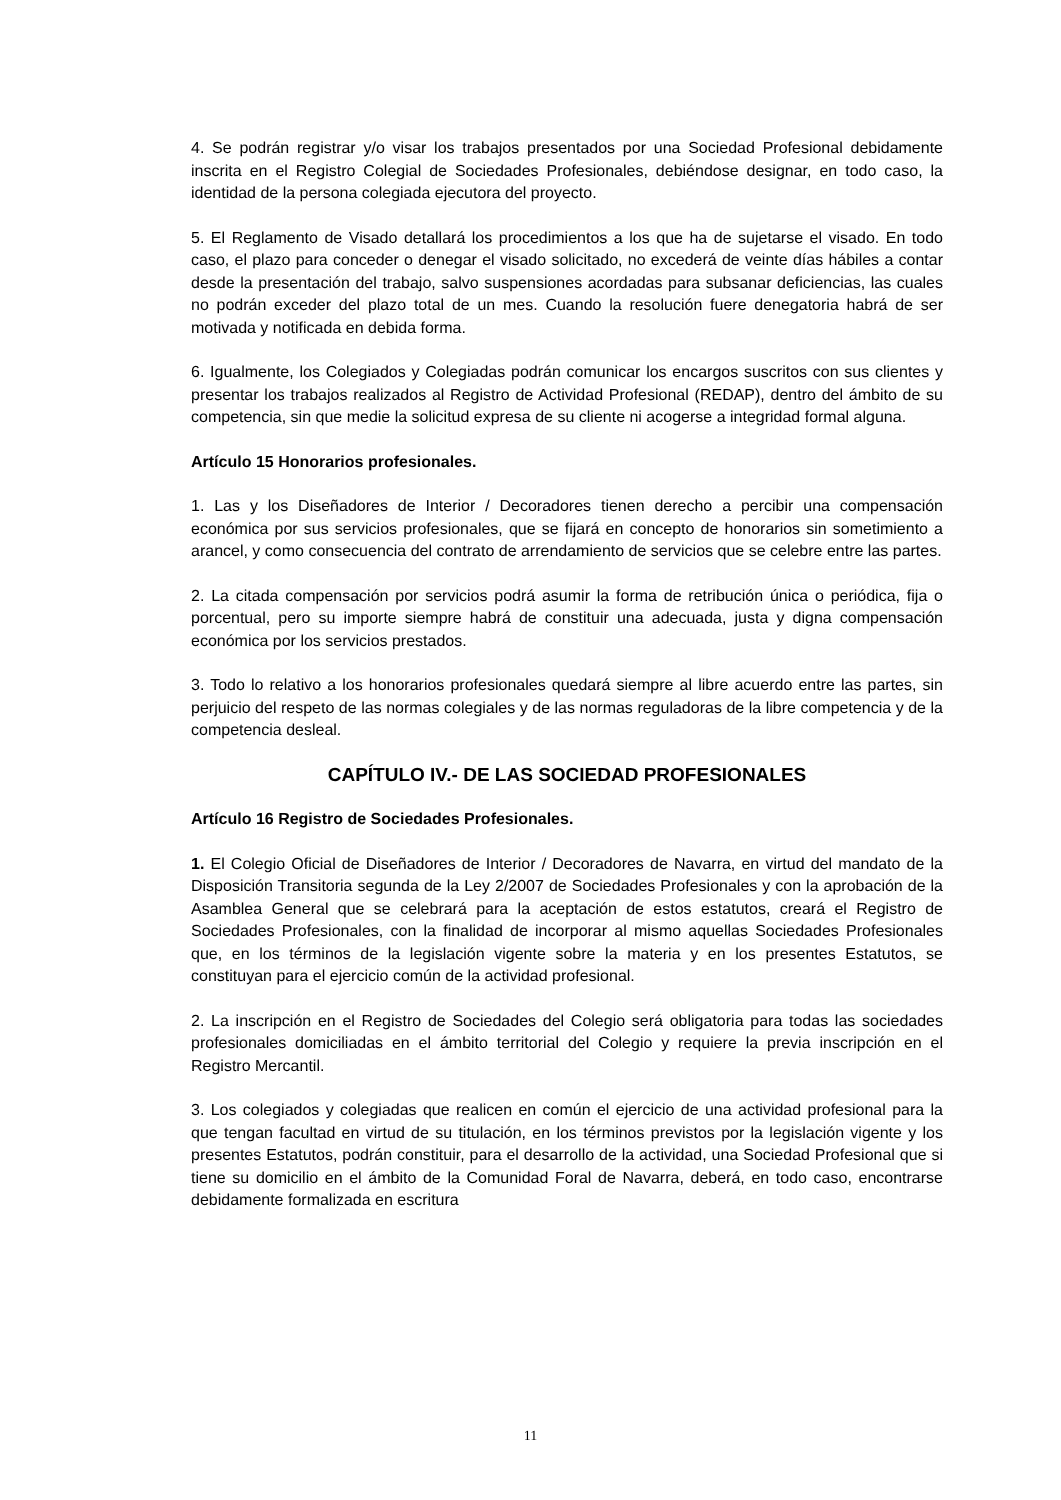4. Se podrán registrar y/o visar los trabajos presentados por una Sociedad Profesional debidamente inscrita en el Registro Colegial de Sociedades Profesionales, debiéndose designar, en todo caso, la identidad de la persona colegiada ejecutora del proyecto.
5. El Reglamento de Visado detallará los procedimientos a los que ha de sujetarse el visado. En todo caso, el plazo para conceder o denegar el visado solicitado, no excederá de veinte días hábiles a contar desde la presentación del trabajo, salvo suspensiones acordadas para subsanar deficiencias, las cuales no podrán exceder del plazo total de un mes. Cuando la resolución fuere denegatoria habrá de ser motivada y notificada en debida forma.
6. Igualmente, los Colegiados y Colegiadas podrán comunicar los encargos suscritos con sus clientes y presentar los trabajos realizados al Registro de Actividad Profesional (REDAP), dentro del ámbito de su competencia, sin que medie la solicitud expresa de su cliente ni acogerse a integridad formal alguna.
Artículo 15 Honorarios profesionales.
1. Las y los Diseñadores de Interior / Decoradores tienen derecho a percibir una compensación económica por sus servicios profesionales, que se fijará en concepto de honorarios sin sometimiento a arancel, y como consecuencia del contrato de arrendamiento de servicios que se celebre entre las partes.
2. La citada compensación por servicios podrá asumir la forma de retribución única o periódica, fija o porcentual, pero su importe siempre habrá de constituir una adecuada, justa y digna compensación económica por los servicios prestados.
3. Todo lo relativo a los honorarios profesionales quedará siempre al libre acuerdo entre las partes, sin perjuicio del respeto de las normas colegiales y de las normas reguladoras de la libre competencia y de la competencia desleal.
CAPÍTULO IV.- DE LAS SOCIEDAD PROFESIONALES
Artículo 16 Registro de Sociedades Profesionales.
1. El Colegio Oficial de Diseñadores de Interior / Decoradores de Navarra, en virtud del mandato de la Disposición Transitoria segunda de la Ley 2/2007 de Sociedades Profesionales y con la aprobación de la Asamblea General que se celebrará para la aceptación de estos estatutos, creará el Registro de Sociedades Profesionales, con la finalidad de incorporar al mismo aquellas Sociedades Profesionales que, en los términos de la legislación vigente sobre la materia y en los presentes Estatutos, se constituyan para el ejercicio común de la actividad profesional.
2. La inscripción en el Registro de Sociedades del Colegio será obligatoria para todas las sociedades profesionales domiciliadas en el ámbito territorial del Colegio y requiere la previa inscripción en el Registro Mercantil.
3. Los colegiados y colegiadas que realicen en común el ejercicio de una actividad profesional para la que tengan facultad en virtud de su titulación, en los términos previstos por la legislación vigente y los presentes Estatutos, podrán constituir, para el desarrollo de la actividad, una Sociedad Profesional que si tiene su domicilio en el ámbito de la Comunidad Foral de Navarra, deberá, en todo caso, encontrarse debidamente formalizada en escritura
11